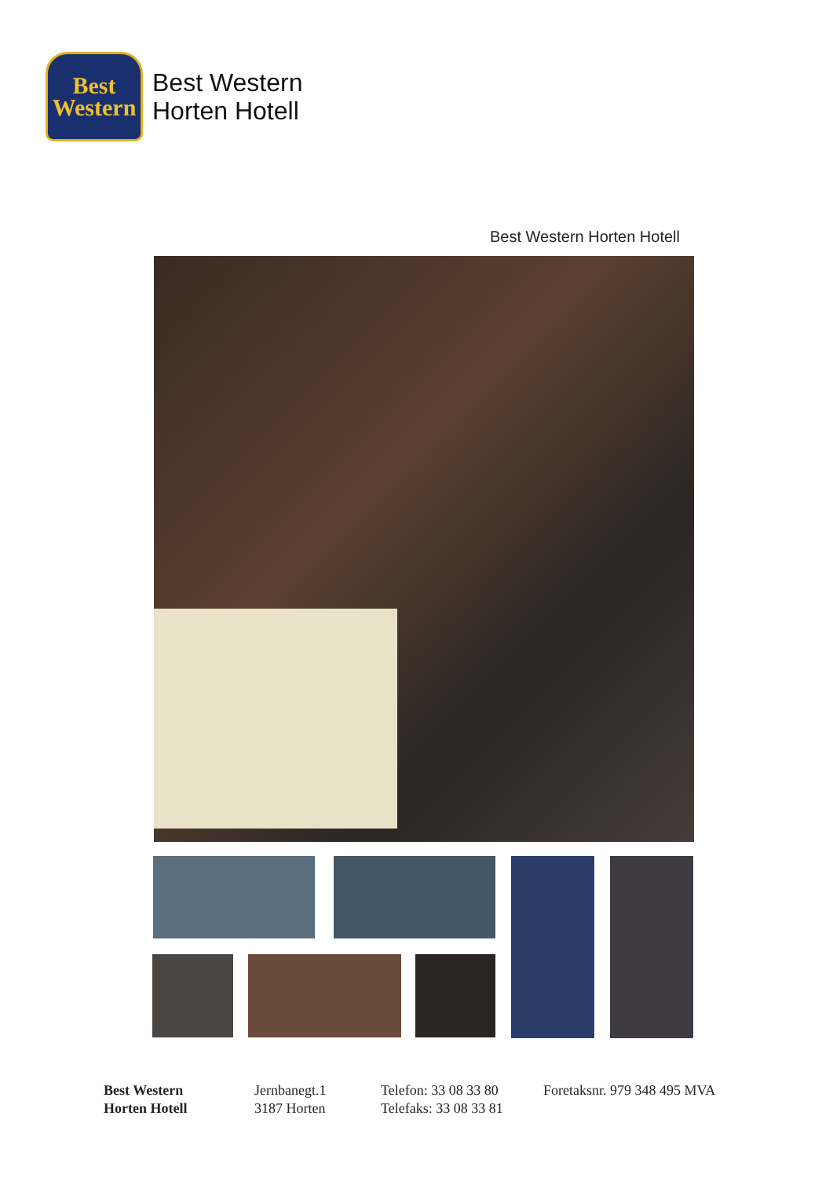Best
Western
Best Western
Horten Hotell
Best Western Horten Hotell
Best Western
Horten Hotell
Jernbanegt.1
3187 Horten
Telefon: 33 08 33 80
Telefaks: 33 08 33 81
Foretaksnr. 979 348 495 MVA